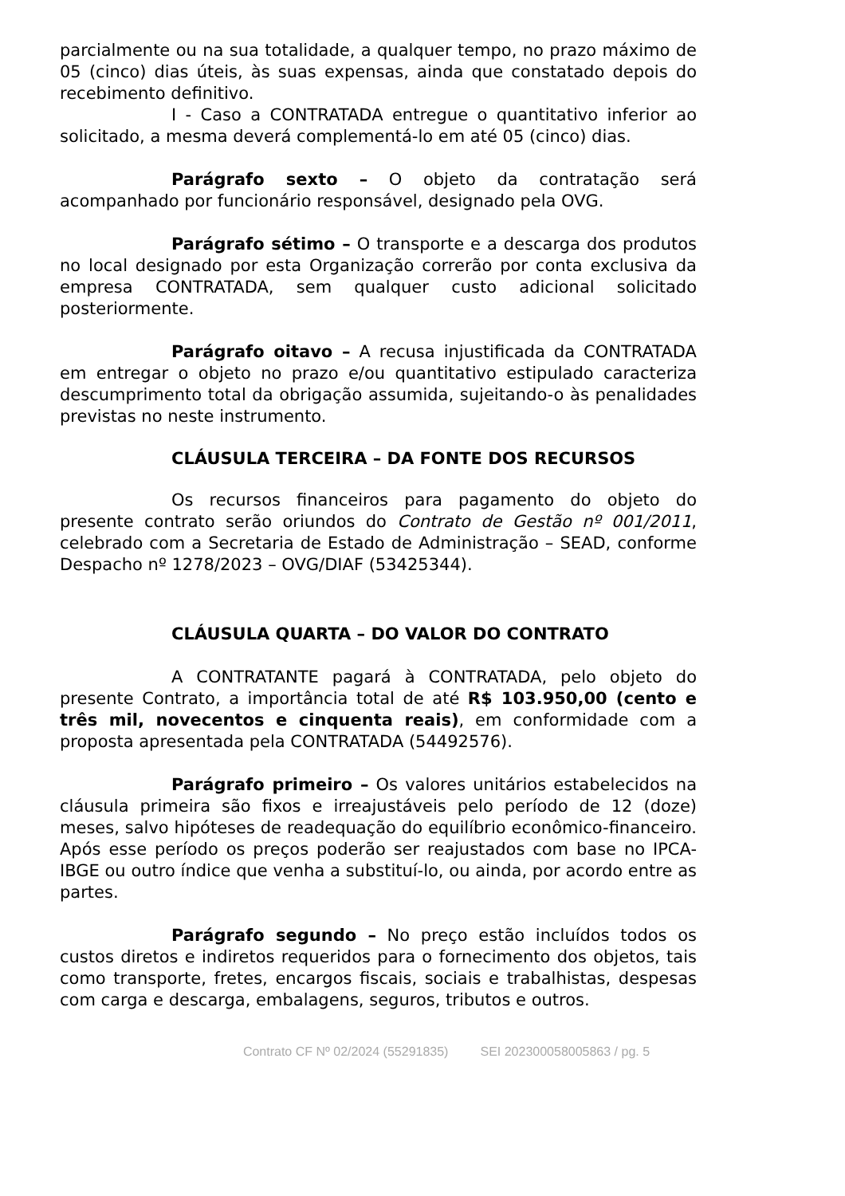parcialmente ou na sua totalidade, a qualquer tempo, no prazo máximo de 05 (cinco) dias úteis, às suas expensas, ainda que constatado depois do recebimento definitivo.
I - Caso a CONTRATADA entregue o quantitativo inferior ao solicitado, a mesma deverá complementá-lo em até 05 (cinco) dias.
Parágrafo sexto – O objeto da contratação será acompanhado por funcionário responsável, designado pela OVG.
Parágrafo sétimo – O transporte e a descarga dos produtos no local designado por esta Organização correrão por conta exclusiva da empresa CONTRATADA, sem qualquer custo adicional solicitado posteriormente.
Parágrafo oitavo – A recusa injustificada da CONTRATADA em entregar o objeto no prazo e/ou quantitativo estipulado caracteriza descumprimento total da obrigação assumida, sujeitando-o às penalidades previstas no neste instrumento.
CLÁUSULA TERCEIRA – DA FONTE DOS RECURSOS
Os recursos financeiros para pagamento do objeto do presente contrato serão oriundos do Contrato de Gestão nº 001/2011, celebrado com a Secretaria de Estado de Administração – SEAD, conforme Despacho nº 1278/2023 – OVG/DIAF (53425344).
CLÁUSULA QUARTA – DO VALOR DO CONTRATO
A CONTRATANTE pagará à CONTRATADA, pelo objeto do presente Contrato, a importância total de até R$ 103.950,00 (cento e três mil, novecentos e cinquenta reais), em conformidade com a proposta apresentada pela CONTRATADA (54492576).
Parágrafo primeiro – Os valores unitários estabelecidos na cláusula primeira são fixos e irreajustáveis pelo período de 12 (doze) meses, salvo hipóteses de readequação do equilíbrio econômico-financeiro. Após esse período os preços poderão ser reajustados com base no IPCA-IBGE ou outro índice que venha a substituí-lo, ou ainda, por acordo entre as partes.
Parágrafo segundo – No preço estão incluídos todos os custos diretos e indiretos requeridos para o fornecimento dos objetos, tais como transporte, fretes, encargos fiscais, sociais e trabalhistas, despesas com carga e descarga, embalagens, seguros, tributos e outros.
Contrato CF Nº 02/2024 (55291835) SEI 202300058005863 / pg. 5